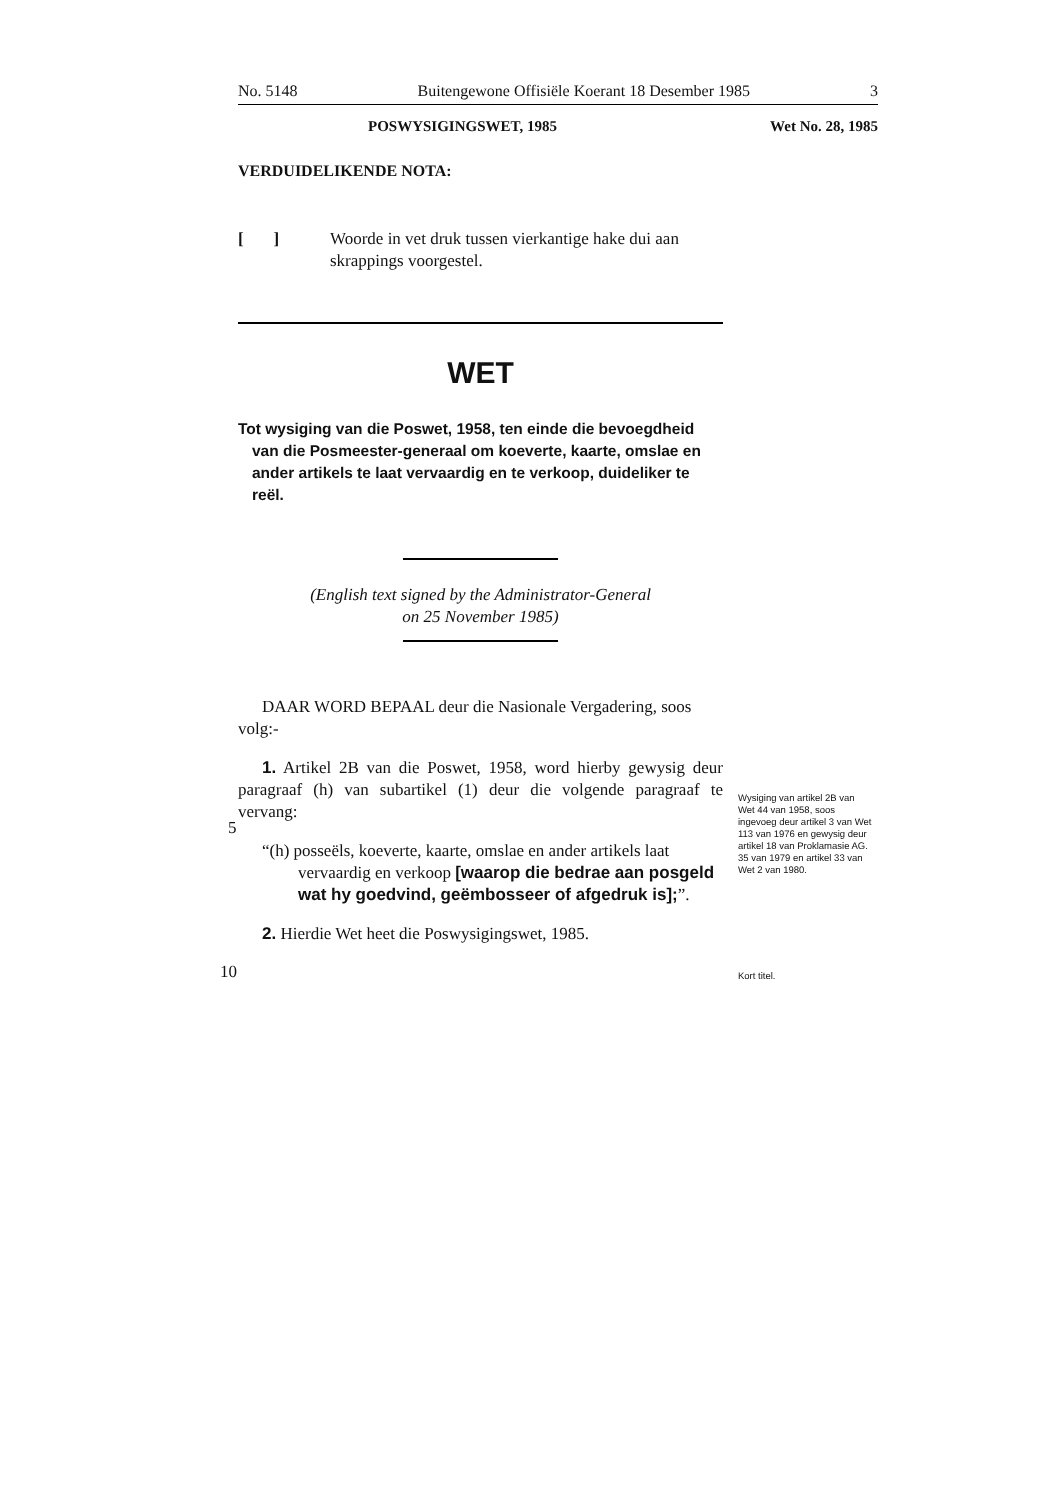No. 5148 Buitengewone Offisiële Koerant 18 Desember 1985 3
POSWYSIGINGSWET, 1985 Wet No. 28, 1985
VERDUIDELIKENDE NOTA:
[ ] Woorde in vet druk tussen vierkantige hake dui aan skrappings voorgestel.
WET
Tot wysiging van die Poswet, 1958, ten einde die bevoegdheid van die Posmeester-generaal om koeverte, kaarte, omslae en ander artikels te laat vervaardig en te verkoop, duideliker te reël.
(English text signed by the Administrator-General
on 25 November 1985)
DAAR WORD BEPAAL deur die Nasionale Vergadering, soos volg:-
1. Artikel 2B van die Poswet, 1958, word hierby gewysig deur paragraaf (h) van subartikel (1) deur die volgende paragraaf te vervang:
“(h) posseëls, koeverte, kaarte, omslae en ander artikels laat vervaardig en verkoop [waarop die bedrae aan posgeld wat hy goedvind, geëmbosseer of afgedruk is];”.
2. Hierdie Wet heet die Poswysigingswet, 1985.
5
10
Wysiging van artikel 2B van Wet 44 van 1958, soos ingevoeg deur artikel 3 van Wet 113 van 1976 en gewysig deur artikel 18 van Proklamasie AG. 35 van 1979 en artikel 33 van Wet 2 van 1980.
Kort titel.